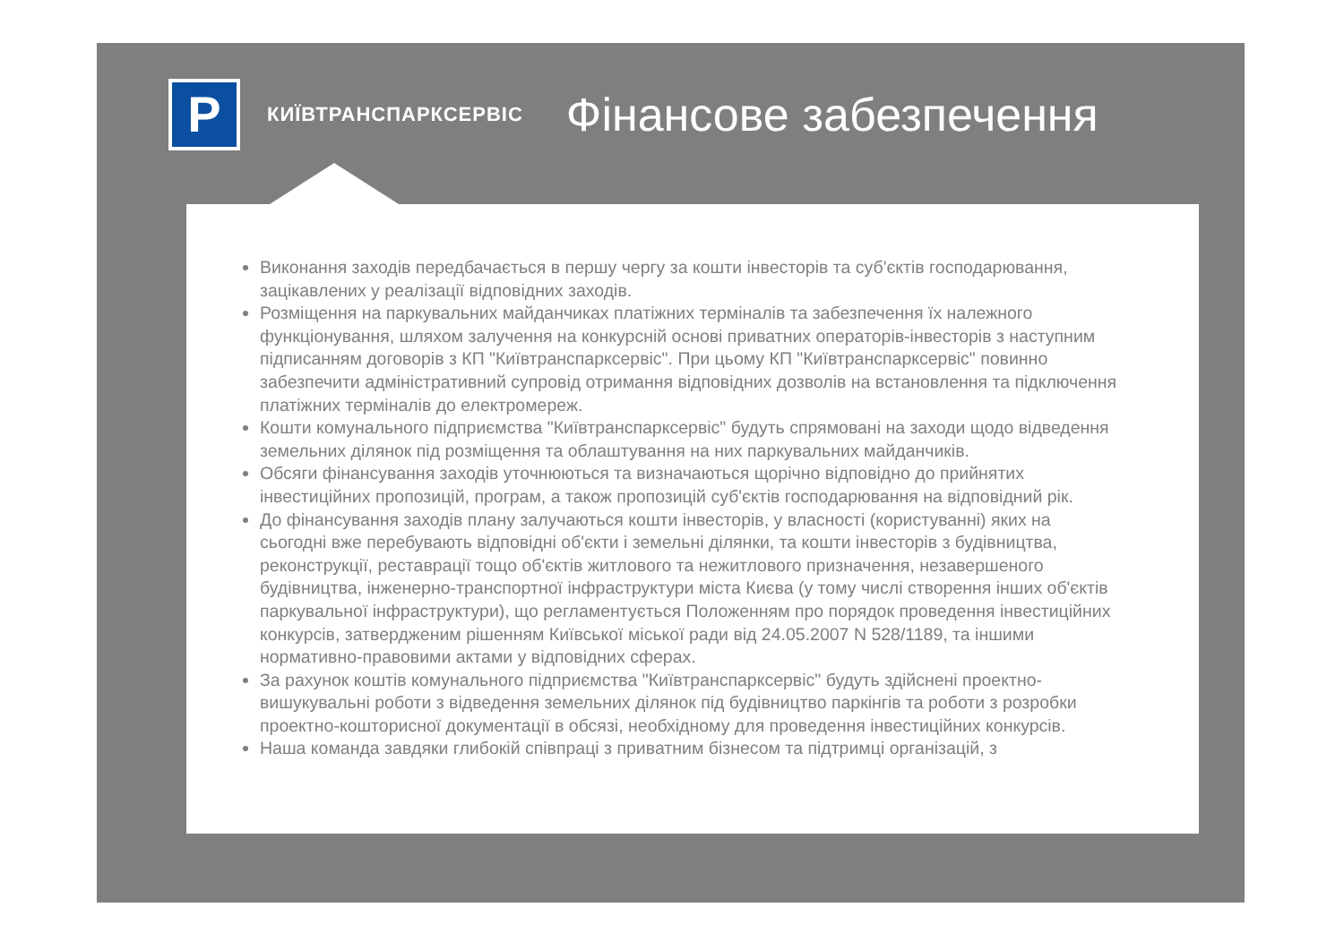P
КИЇВТРАНСПАРКСЕРВІС
Фінансове забезпечення
Виконання заходів передбачається в першу чергу за кошти інвесторів та суб'єктів господарювання, зацікавлених у реалізації відповідних заходів.
Розміщення на паркувальних майданчиках платіжних терміналів та забезпечення їх належного функціонування, шляхом залучення на конкурсній основі приватних операторів-інвесторів з наступним підписанням договорів з КП "Київтранспарксервіс". При цьому КП "Київтранспарксервіс" повинно забезпечити адміністративний супровід отримання відповідних дозволів на встановлення та підключення платіжних терміналів до електромереж.
Кошти комунального підприємства "Київтранспарксервіс" будуть спрямовані на заходи щодо відведення земельних ділянок під розміщення та облаштування на них паркувальних майданчиків.
Обсяги фінансування заходів уточнюються та визначаються щорічно відповідно до прийнятих інвестиційних пропозицій, програм, а також пропозицій суб'єктів господарювання на відповідний рік.
До фінансування заходів плану залучаються кошти інвесторів, у власності (користуванні) яких на сьогодні вже перебувають відповідні об'єкти і земельні ділянки, та кошти інвесторів з будівництва, реконструкції, реставрації тощо об'єктів житлового та нежитлового призначення, незавершеного будівництва, інженерно-транспортної інфраструктури міста Києва (у тому числі створення інших об'єктів паркувальної інфраструктури), що регламентується Положенням про порядок проведення інвестиційних конкурсів, затвердженим рішенням Київської міської ради від 24.05.2007 N 528/1189, та іншими нормативно-правовими актами у відповідних сферах.
За рахунок коштів комунального підприємства "Київтранспарксервіс" будуть здійснені проектно-вишукувальні роботи з відведення земельних ділянок під будівництво паркінгів та роботи з розробки проектно-кошторисної документації в обсязі, необхідному для проведення інвестиційних конкурсів.
Наша команда завдяки глибокій співпраці з приватним бізнесом та підтримці організацій, з